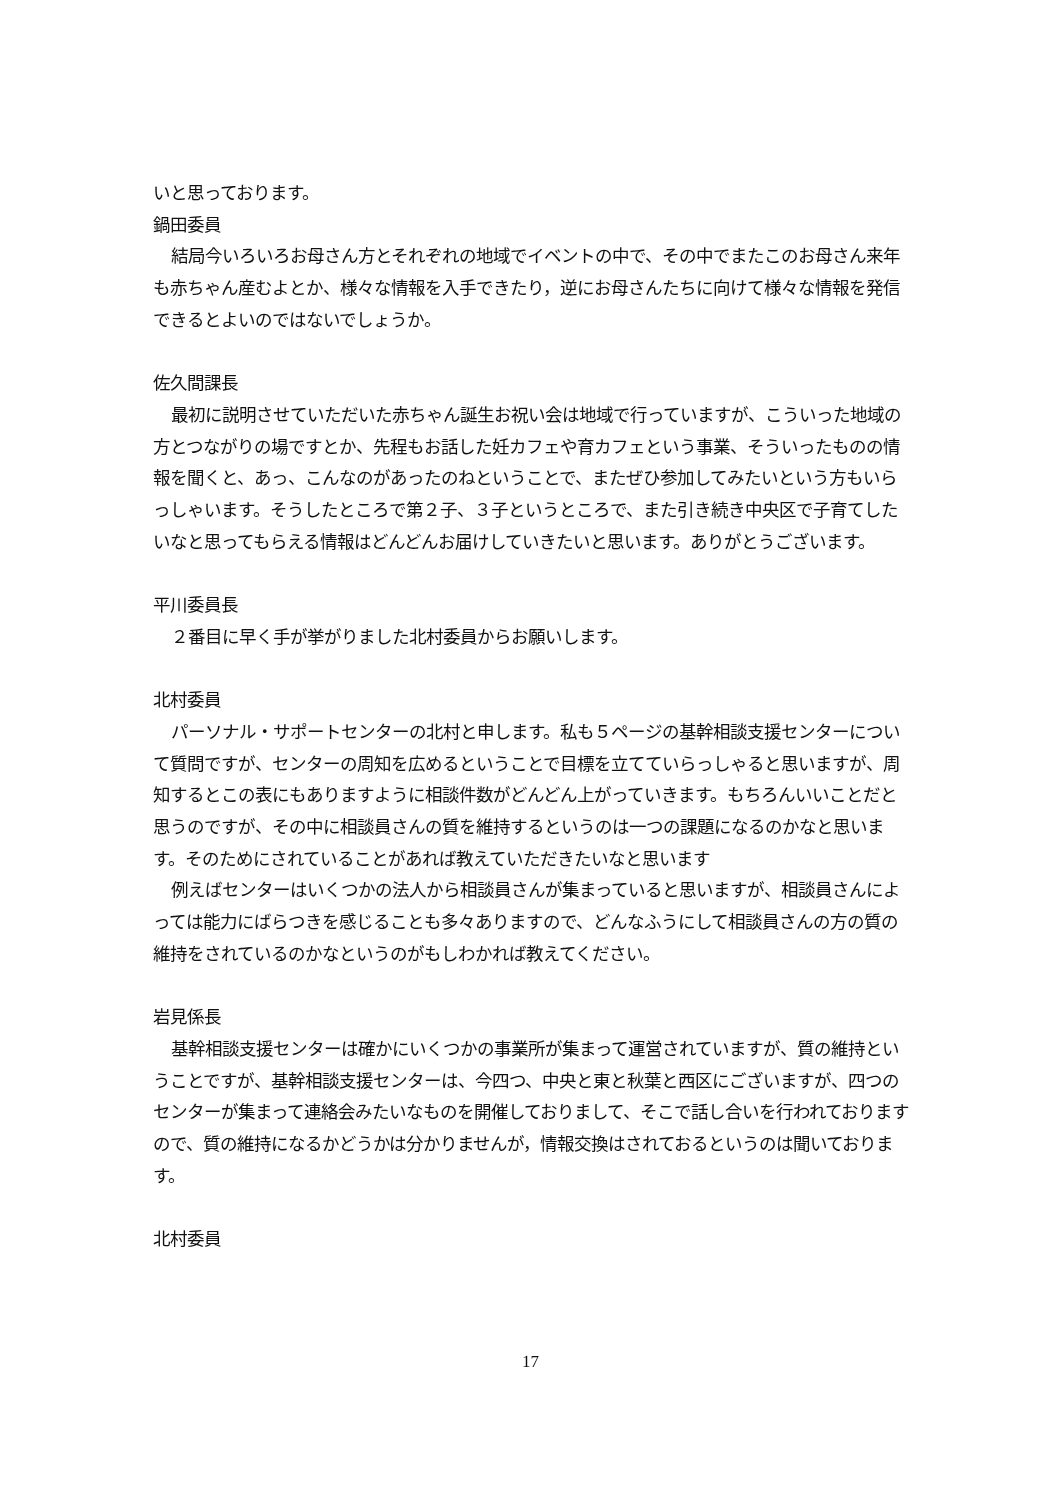いと思っております。
鍋田委員
結局今いろいろお母さん方とそれぞれの地域でイベントの中で、その中でまたこのお母さん来年も赤ちゃん産むよとか、様々な情報を入手できたり，逆にお母さんたちに向けて様々な情報を発信できるとよいのではないでしょうか。
佐久間課長
最初に説明させていただいた赤ちゃん誕生お祝い会は地域で行っていますが、こういった地域の方とつながりの場ですとか、先程もお話した妊カフェや育カフェという事業、そういったものの情報を聞くと、あっ、こんなのがあったのねということで、またぜひ参加してみたいという方もいらっしゃいます。そうしたところで第２子、３子というところで、また引き続き中央区で子育てしたいなと思ってもらえる情報はどんどんお届けしていきたいと思います。ありがとうございます。
平川委員長
２番目に早く手が挙がりました北村委員からお願いします。
北村委員
パーソナル・サポートセンターの北村と申します。私も５ページの基幹相談支援センターについて質問ですが、センターの周知を広めるということで目標を立てていらっしゃると思いますが、周知するとこの表にもありますように相談件数がどんどん上がっていきます。もちろんいいことだと思うのですが、その中に相談員さんの質を維持するというのは一つの課題になるのかなと思います。そのためにされていることがあれば教えていただきたいなと思います
例えばセンターはいくつかの法人から相談員さんが集まっていると思いますが、相談員さんによっては能力にばらつきを感じることも多々ありますので、どんなふうにして相談員さんの方の質の維持をされているのかなというのがもしわかれば教えてください。
岩見係長
基幹相談支援センターは確かにいくつかの事業所が集まって運営されていますが、質の維持ということですが、基幹相談支援センターは、今四つ、中央と東と秋葉と西区にございますが、四つのセンターが集まって連絡会みたいなものを開催しておりまして、そこで話し合いを行われておりますので、質の維持になるかどうかは分かりませんが，情報交換はされておるというのは聞いております。
北村委員
17